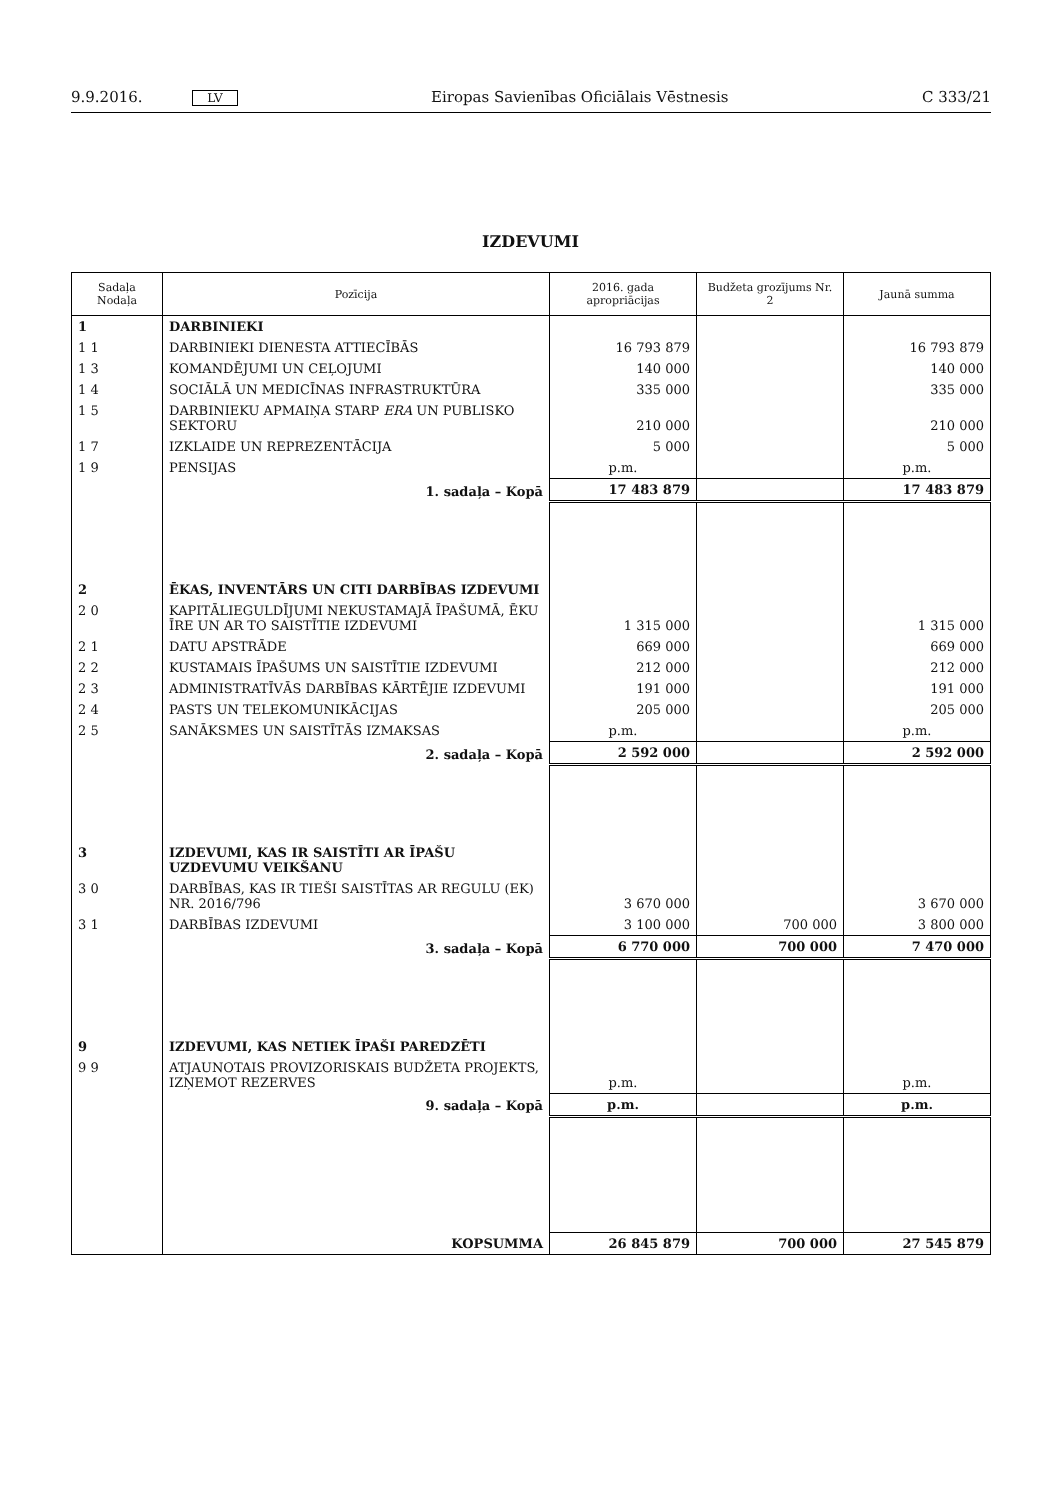9.9.2016. LV Eiropas Savienības Oficiālais Vēstnesis C 333/21
IZDEVUMI
| Sadaļa Nodaļa | Pozīcija | 2016. gada apropriācijas | Budžeta grozījums Nr. 2 | Jaunā summa |
| --- | --- | --- | --- | --- |
| 1 | DARBINIEKI | | | |
| 1 1 | DARBINIEKI DIENESTA ATTIECĪBĀS | 16 793 879 | | 16 793 879 |
| 1 3 | KOMANDĒJUMI UN CEĻOJUMI | 140 000 | | 140 000 |
| 1 4 | SOCIĀLĀ UN MEDICĪNAS INFRASTRUKTŪRA | 335 000 | | 335 000 |
| 1 5 | DARBINIEKU APMAIŅA STARP ERA UN PUBLISKO SEKTORU | 210 000 | | 210 000 |
| 1 7 | IZKLAIDE UN REPREZENTĀCIJA | 5 000 | | 5 000 |
| 1 9 | PENSIJAS | p.m. | | p.m. |
| | 1. sadaļa – Kopā | 17 483 879 | | 17 483 879 |
| 2 | ĒKAS, INVENTĀRS UN CITI DARBĪBAS IZDEVUMI | | | |
| 2 0 | KAPITĀLIEGULDĪJUMI NEKUSTAMAJĀ ĪPAŠUMĀ, ĒKU ĪRE UN AR TO SAISTĪTIE IZDEVUMI | 1 315 000 | | 1 315 000 |
| 2 1 | DATU APSTRĀDE | 669 000 | | 669 000 |
| 2 2 | KUSTAMAIS ĪPAŠUMS UN SAISTĪTIE IZDEVUMI | 212 000 | | 212 000 |
| 2 3 | ADMINISTRATĪVĀS DARBĪBAS KĀRTĒJIE IZDEVUMI | 191 000 | | 191 000 |
| 2 4 | PASTS UN TELEKOMUNIKĀCIJAS | 205 000 | | 205 000 |
| 2 5 | SANĀKSMES UN SAISTĪTĀS IZMAKSAS | p.m. | | p.m. |
| | 2. sadaļa – Kopā | 2 592 000 | | 2 592 000 |
| 3 | IZDEVUMI, KAS IR SAISTĪTI AR ĪPAŠU UZDEVUMU VEIKŠANU | | | |
| 3 0 | DARBĪBAS, KAS IR TIEŠI SAISTĪTAS AR REGULU (EK) NR. 2016/796 | 3 670 000 | | 3 670 000 |
| 3 1 | DARBĪBAS IZDEVUMI | 3 100 000 | 700 000 | 3 800 000 |
| | 3. sadaļa – Kopā | 6 770 000 | 700 000 | 7 470 000 |
| 9 | IZDEVUMI, KAS NETIEK ĪPAŠI PAREDZĒTI | | | |
| 9 9 | ATJAUNOTAIS PROVIZORISKAIS BUDŽETA PROJEKTS, IZŅEMOT REZERVES | p.m. | | p.m. |
| | 9. sadaļa – Kopā | p.m. | | p.m. |
| | KOPSUMMA | 26 845 879 | 700 000 | 27 545 879 |